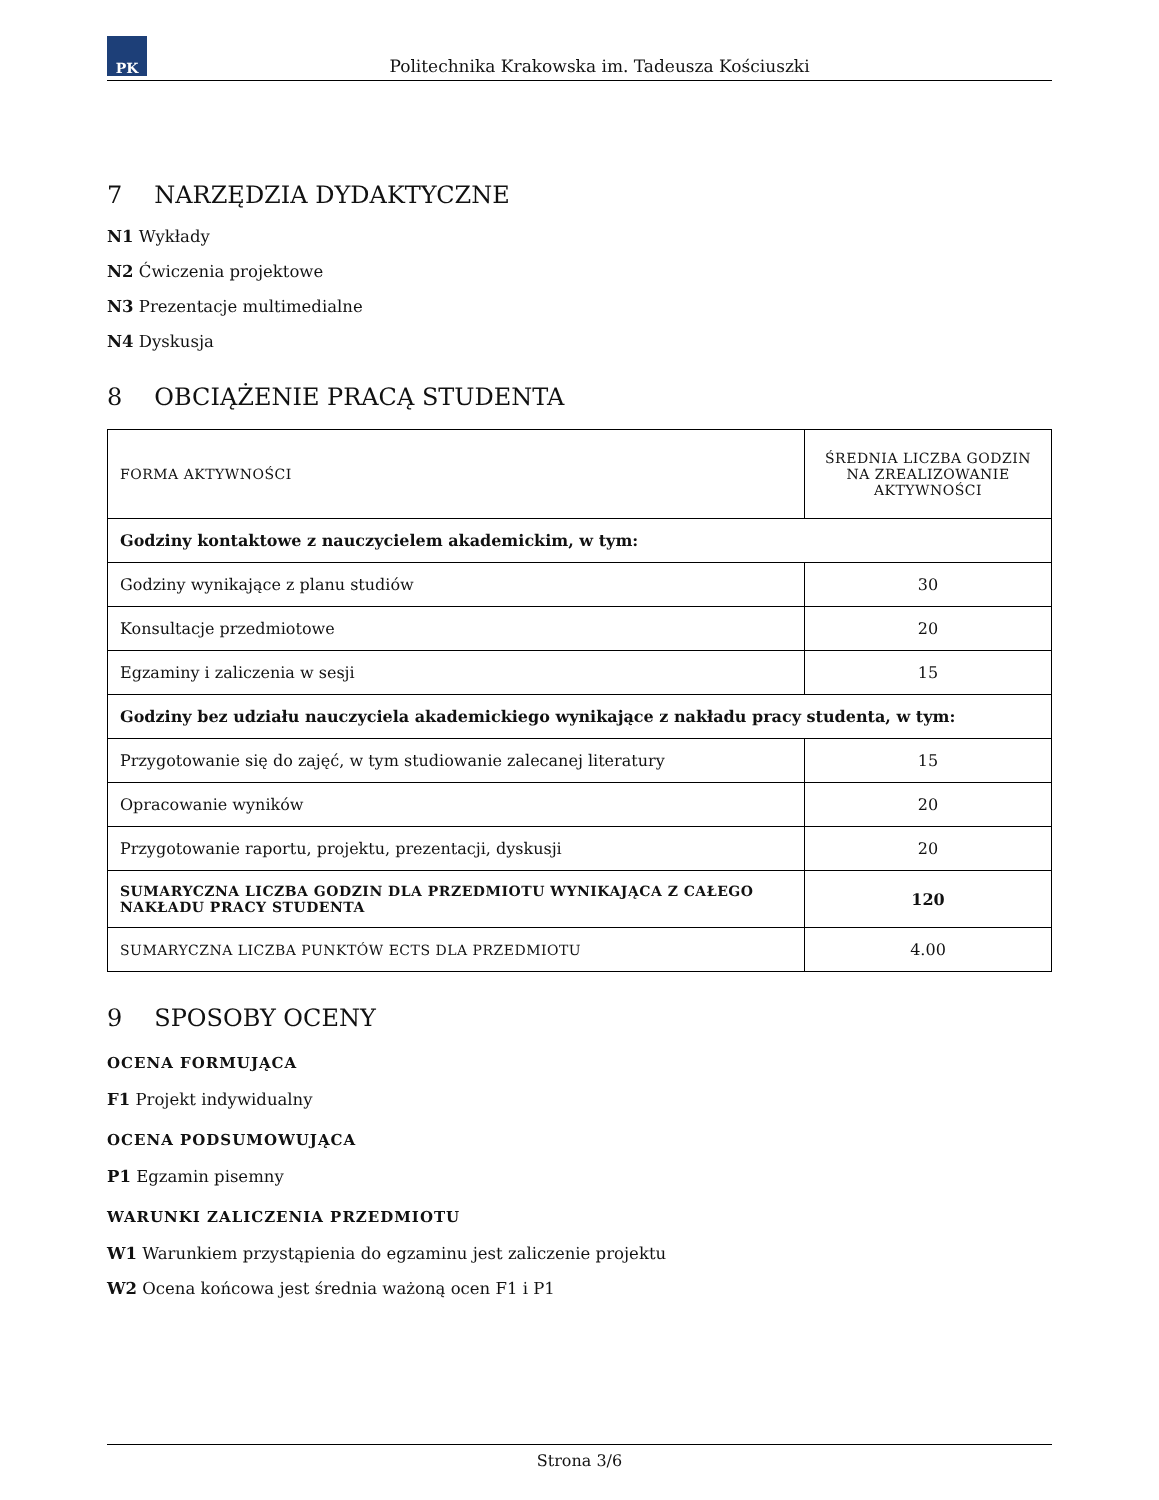PK
Politechnika Krakowska im. Tadeusza Kościuszki
7 NARZĘDZIA DYDAKTYCZNE
N1 Wykłady
N2 Ćwiczenia projektowe
N3 Prezentacje multimedialne
N4 Dyskusja
8 OBCIĄŻENIE PRACĄ STUDENTA
| FORMA AKTYWNOŚCI | ŚREDNIA LICZBA GODZIN NA ZREALIZOWANIE AKTYWNOŚCI |
| --- | --- |
| Godziny kontaktowe z nauczycielem akademickim, w tym: | |
| Godziny wynikające z planu studiów | 30 |
| Konsultacje przedmiotowe | 20 |
| Egzaminy i zaliczenia w sesji | 15 |
| Godziny bez udziału nauczyciela akademickiego wynikające z nakładu pracy studenta, w tym: | |
| Przygotowanie się do zajęć, w tym studiowanie zalecanej literatury | 15 |
| Opracowanie wyników | 20 |
| Przygotowanie raportu, projektu, prezentacji, dyskusji | 20 |
| SUMARYCZNA LICZBA GODZIN DLA PRZEDMIOTU WYNIKAJĄCA Z CAŁEGO NAKŁADU PRACY STUDENTA | 120 |
| SUMARYCZNA LICZBA PUNKTÓW ECTS DLA PRZEDMIOTU | 4.00 |
9 SPOSOBY OCENY
OCENA FORMUJĄCA
F1 Projekt indywidualny
OCENA PODSUMOWUJĄCA
P1 Egzamin pisemny
WARUNKI ZALICZENIA PRZEDMIOTU
W1 Warunkiem przystąpienia do egzaminu jest zaliczenie projektu
W2 Ocena końcowa jest średnia ważoną ocen F1 i P1
Strona 3/6